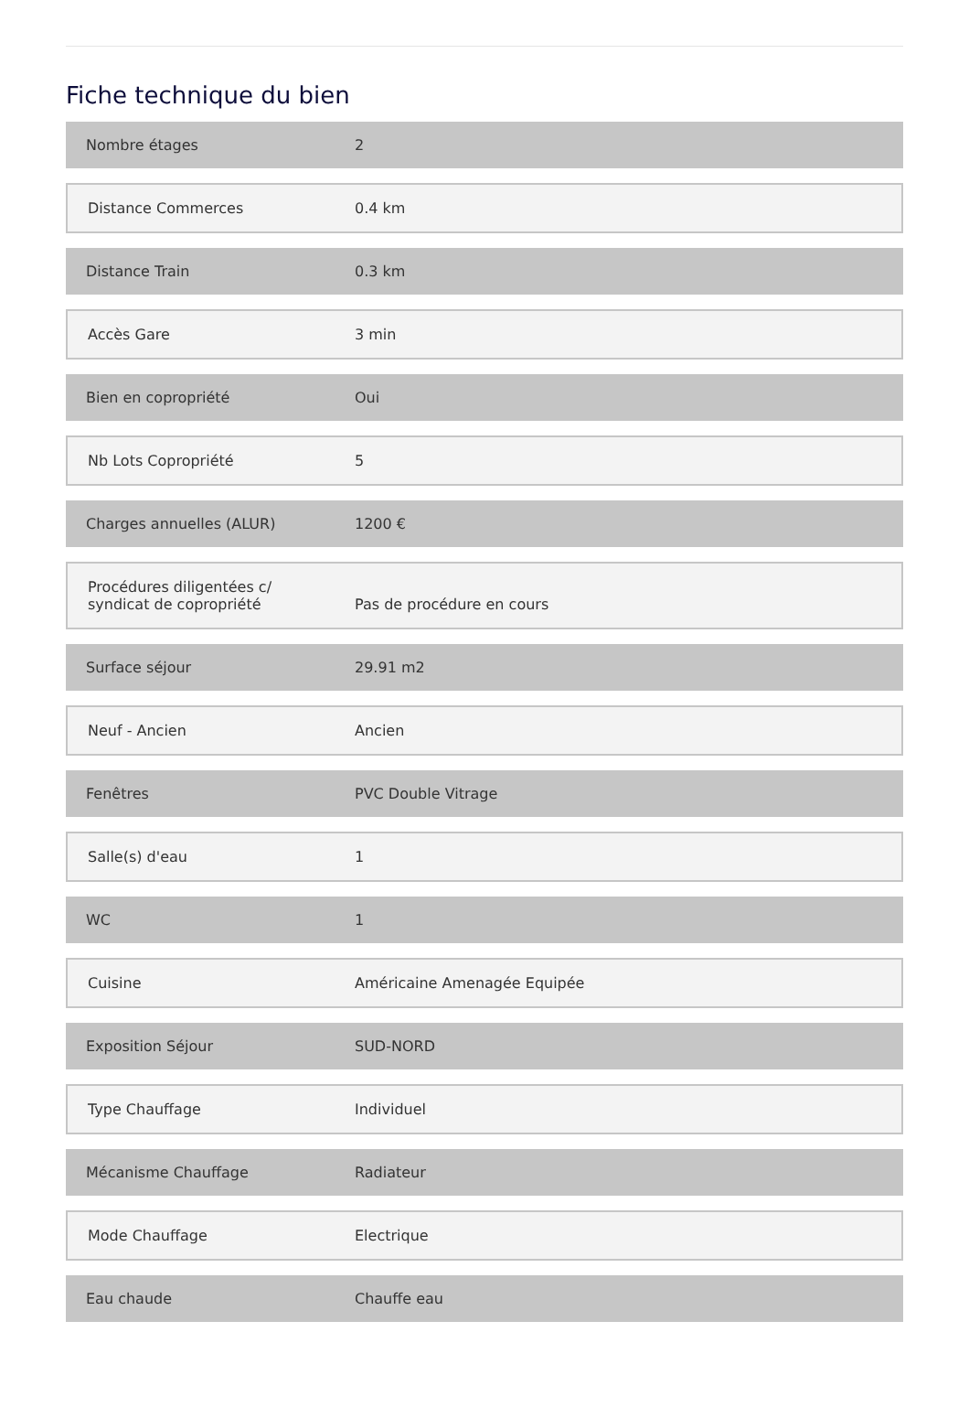Fiche technique du bien
| Nombre étages | 2 |
| Distance Commerces | 0.4 km |
| Distance Train | 0.3 km |
| Accès Gare | 3 min |
| Bien en copropriété | Oui |
| Nb Lots Copropriété | 5 |
| Charges annuelles (ALUR) | 1200 € |
| Procédures diligentées c/ syndicat de copropriété | Pas de procédure en cours |
| Surface séjour | 29.91 m2 |
| Neuf - Ancien | Ancien |
| Fenêtres | PVC Double Vitrage |
| Salle(s) d'eau | 1 |
| WC | 1 |
| Cuisine | Américaine Amenagée Equipée |
| Exposition Séjour | SUD-NORD |
| Type Chauffage | Individuel |
| Mécanisme Chauffage | Radiateur |
| Mode Chauffage | Electrique |
| Eau chaude | Chauffe eau |